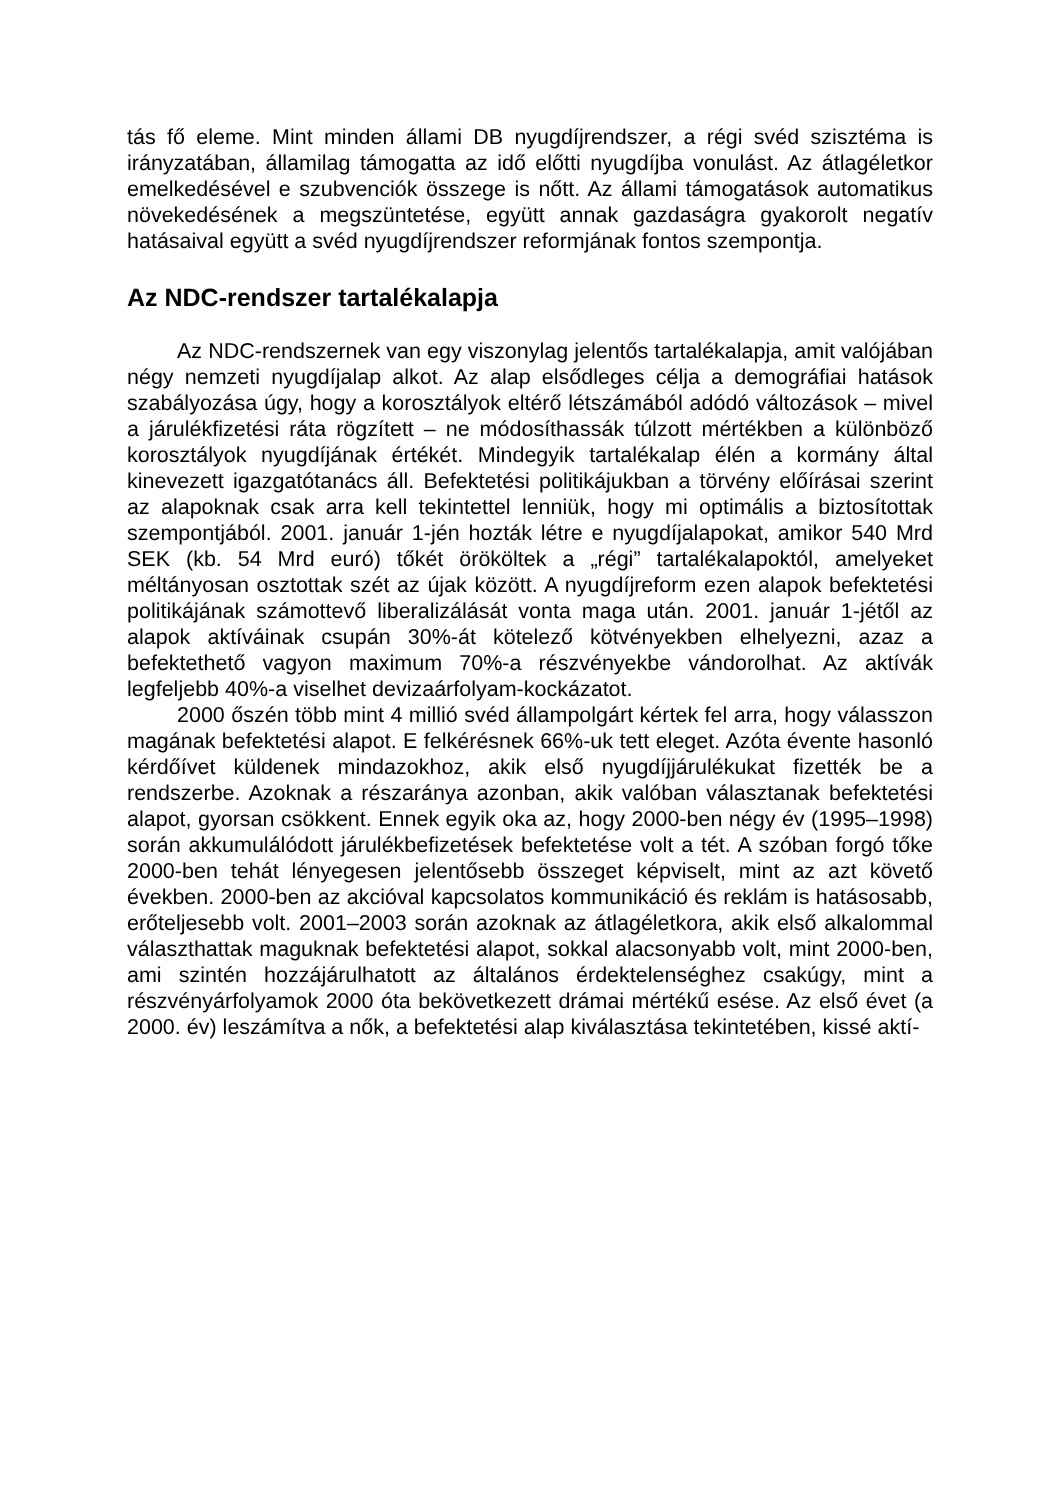tás fő eleme. Mint minden állami DB nyugdíjrendszer, a régi svéd szisztéma is irányzatában, államilag támogatta az idő előtti nyugdíjba vonulást. Az átlagéletkor emelkedésével e szubvenciók összege is nőtt. Az állami támogatások automatikus növekedésének a megszüntetése, együtt annak gazdaságra gyakorolt negatív hatásaival együtt a svéd nyugdíjrendszer reformjának fontos szempontja.
Az NDC-rendszer tartalékalapja
Az NDC-rendszernek van egy viszonylag jelentős tartalékalapja, amit valójában négy nemzeti nyugdíjalap alkot. Az alap elsődleges célja a demográfiai hatások szabályozása úgy, hogy a korosztályok eltérő létszámából adódó változások – mivel a járulékfizetési ráta rögzített – ne módosíthassák túlzott mértékben a különböző korosztályok nyugdíjának értékét. Mindegyik tartalékalap élén a kormány által kinevezett igazgatótanács áll. Befektetési politikájukban a törvény előírásai szerint az alapoknak csak arra kell tekintettel lenniük, hogy mi optimális a biztosítottak szempontjából. 2001. január 1-jén hozták létre e nyugdíjalapokat, amikor 540 Mrd SEK (kb. 54 Mrd euró) tőkét örököltek a „régi” tartalékalapoktól, amelyeket méltányosan osztottak szét az újak között. A nyugdíjreform ezen alapok befektetési politikájának számottevő liberalizálását vonta maga után. 2001. január 1-jétől az alapok aktíváinak csupán 30%-át kötelező kötvényekben elhelyezni, azaz a befektethető vagyon maximum 70%-a részvényekbe vándorolhat. Az aktívák legfeljebb 40%-a viselhet devizaárfolyam-kockázatot.
2000 őszén több mint 4 millió svéd állampolgárt kértek fel arra, hogy válasszon magának befektetési alapot. E felkérésnek 66%-uk tett eleget. Azóta évente hasonló kérdőívet küldenek mindazokhoz, akik első nyugdíjjárulékukat fizették be a rendszerbe. Azoknak a részaránya azonban, akik valóban választanak befektetési alapot, gyorsan csökkent. Ennek egyik oka az, hogy 2000-ben négy év (1995–1998) során akkumulálódott járulékbefizetések befektetése volt a tét. A szóban forgó tőke 2000-ben tehát lényegesen jelentősebb összeget képviselt, mint az azt követő években. 2000-ben az akcióval kapcsolatos kommunikáció és reklám is hatásosabb, erőteljesebb volt. 2001–2003 során azoknak az átlagéletkora, akik első alkalommal választhattak maguknak befektetési alapot, sokkal alacsonyabb volt, mint 2000-ben, ami szintén hozzájárulhatott az általános érdektelenséghez csakúgy, mint a részvényárfolyamok 2000 óta bekövetkezett drámai mértékű esése. Az első évet (a 2000. év) leszámítva a nők, a befektetési alap kiválasztása tekintetében, kissé aktí-